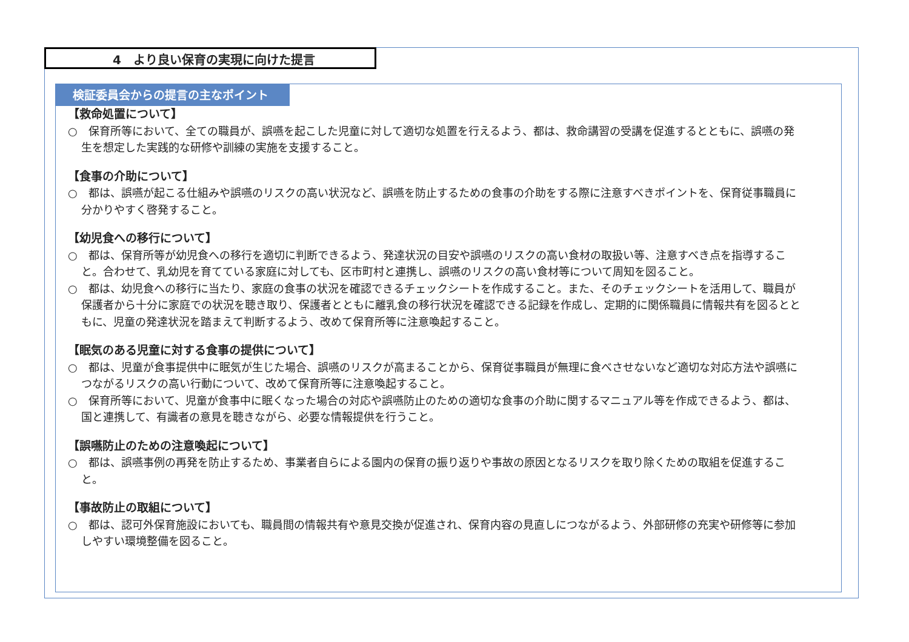4　より良い保育の実現に向けた提言
検証委員会からの提言の主なポイント
【救命処置について】
○　保育所等において、全ての職員が、誤嚥を起こした児童に対して適切な処置を行えるよう、都は、救命講習の受講を促進するとともに、誤嚥の発生を想定した実践的な研修や訓練の実施を支援すること。
【食事の介助について】
○　都は、誤嚥が起こる仕組みや誤嚥のリスクの高い状況など、誤嚥を防止するための食事の介助をする際に注意すべきポイントを、保育従事職員に分かりやすく啓発すること。
【幼児食への移行について】
○　都は、保育所等が幼児食への移行を適切に判断できるよう、発達状況の目安や誤嚥のリスクの高い食材の取扱い等、注意すべき点を指導すること。合わせて、乳幼児を育てている家庭に対しても、区市町村と連携し、誤嚥のリスクの高い食材等について周知を図ること。
○　都は、幼児食への移行に当たり、家庭の食事の状況を確認できるチェックシートを作成すること。また、そのチェックシートを活用して、職員が保護者から十分に家庭での状況を聴き取り、保護者とともに離乳食の移行状況を確認できる記録を作成し、定期的に関係職員に情報共有を図るとともに、児童の発達状況を踏まえて判断するよう、改めて保育所等に注意喚起すること。
【眠気のある児童に対する食事の提供について】
○　都は、児童が食事提供中に眠気が生じた場合、誤嚥のリスクが高まることから、保育従事職員が無理に食べさせないなど適切な対応方法や誤嚥につながるリスクの高い行動について、改めて保育所等に注意喚起すること。
○　保育所等において、児童が食事中に眠くなった場合の対応や誤嚥防止のための適切な食事の介助に関するマニュアル等を作成できるよう、都は、国と連携して、有識者の意見を聴きながら、必要な情報提供を行うこと。
【誤嚥防止のための注意喚起について】
○　都は、誤嚥事例の再発を防止するため、事業者自らによる園内の保育の振り返りや事故の原因となるリスクを取り除くための取組を促進すること。
【事故防止の取組について】
○　都は、認可外保育施設においても、職員間の情報共有や意見交換が促進され、保育内容の見直しにつながるよう、外部研修の充実や研修等に参加しやすい環境整備を図ること。